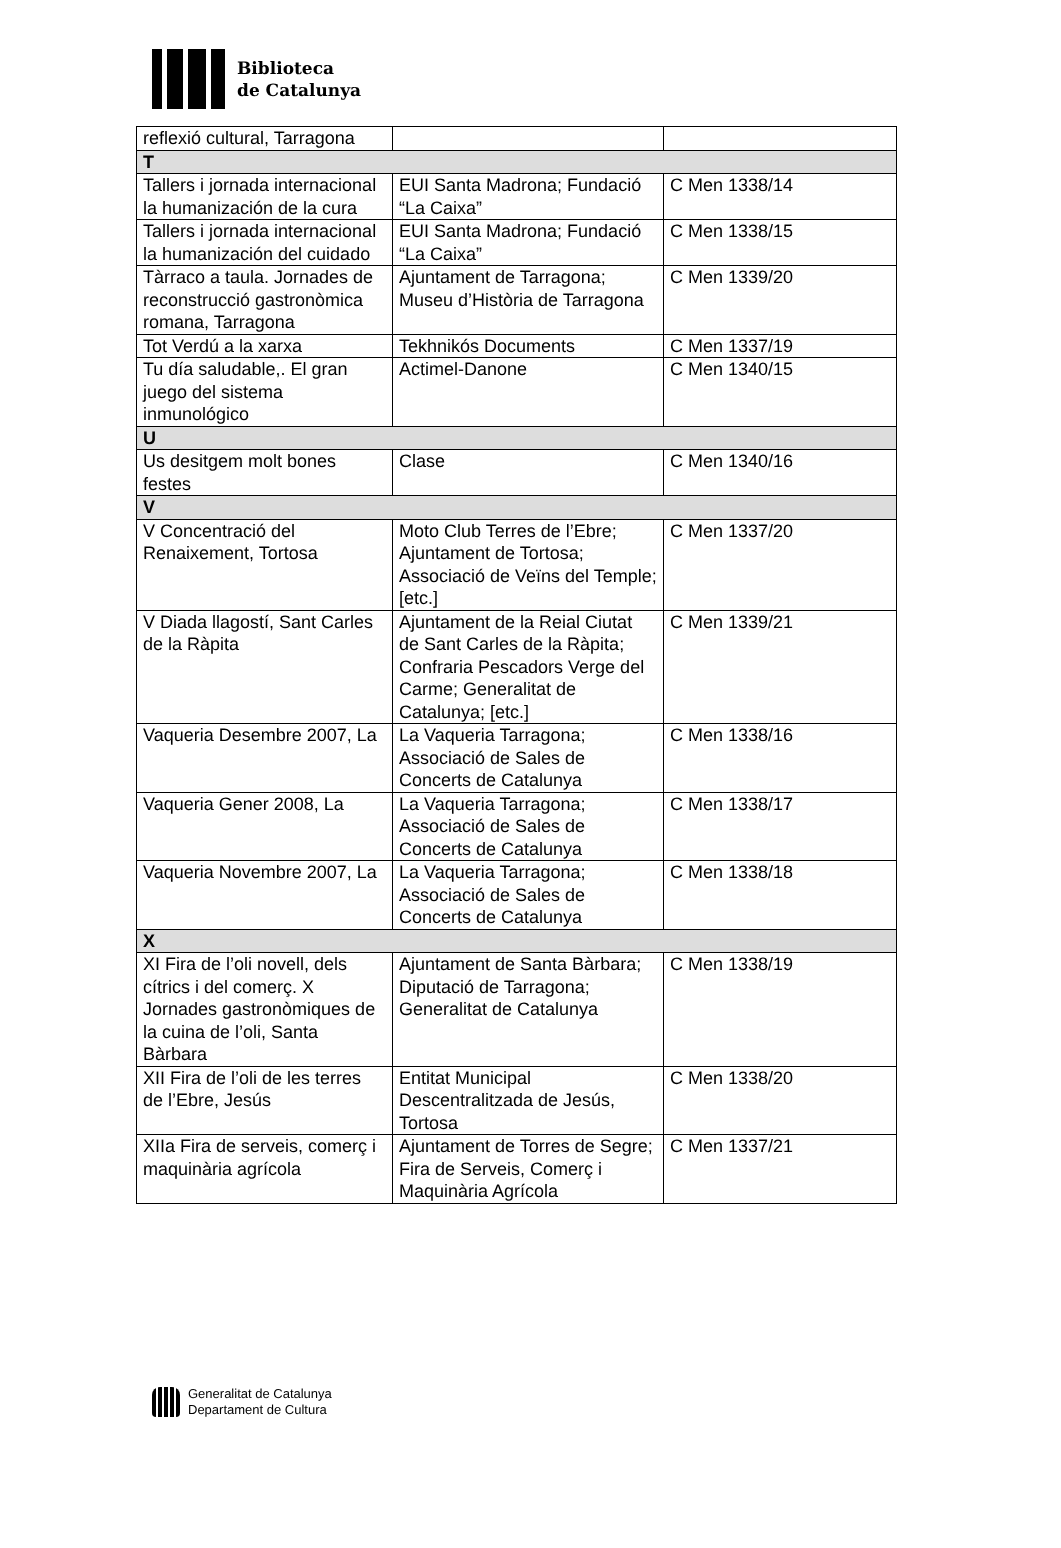Biblioteca
de Catalunya
| reflexió cultural, Tarragona | | |
| T | | |
| Tallers i jornada internacional la humanización de la cura | EUI Santa Madrona; Fundació “La Caixa” | C Men 1338/14 |
| Tallers i jornada internacional la humanización del cuidado | EUI Santa Madrona; Fundació “La Caixa” | C Men 1338/15 |
| Tàrraco a taula. Jornades de reconstrucció gastronòmica romana, Tarragona | Ajuntament de Tarragona; Museu d’Història de Tarragona | C Men 1339/20 |
| Tot Verdú a la xarxa | Tekhnikós Documents | C Men 1337/19 |
| Tu día saludable,. El gran juego del sistema inmunológico | Actimel-Danone | C Men 1340/15 |
| U | | |
| Us desitgem molt bones festes | Clase | C Men 1340/16 |
| V | | |
| V Concentració del Renaixement, Tortosa | Moto Club Terres de l’Ebre; Ajuntament de Tortosa; Associació de Veïns del Temple; [etc.] | C Men 1337/20 |
| V Diada llagostí, Sant Carles de la Ràpita | Ajuntament de la Reial Ciutat de Sant Carles de la Ràpita; Confraria Pescadors Verge del Carme; Generalitat de Catalunya; [etc.] | C Men 1339/21 |
| Vaqueria Desembre 2007, La | La Vaqueria Tarragona; Associació de Sales de Concerts de Catalunya | C Men 1338/16 |
| Vaqueria Gener 2008, La | La Vaqueria Tarragona; Associació de Sales de Concerts de Catalunya | C Men 1338/17 |
| Vaqueria Novembre 2007, La | La Vaqueria Tarragona; Associació de Sales de Concerts de Catalunya | C Men 1338/18 |
| X | | |
| XI Fira de l’oli novell, dels cítrics i del comerç. X Jornades gastronòmiques de la cuina de l’oli, Santa Bàrbara | Ajuntament de Santa Bàrbara; Diputació de Tarragona; Generalitat de Catalunya | C Men 1338/19 |
| XII Fira de l’oli de les terres de l’Ebre, Jesús | Entitat Municipal Descentralitzada de Jesús, Tortosa | C Men 1338/20 |
| XIIa Fira de serveis, comerç i maquinària agrícola | Ajuntament de Torres de Segre; Fira de Serveis, Comerç i Maquinària Agrícola | C Men 1337/21 |
Generalitat de Catalunya
Departament de Cultura